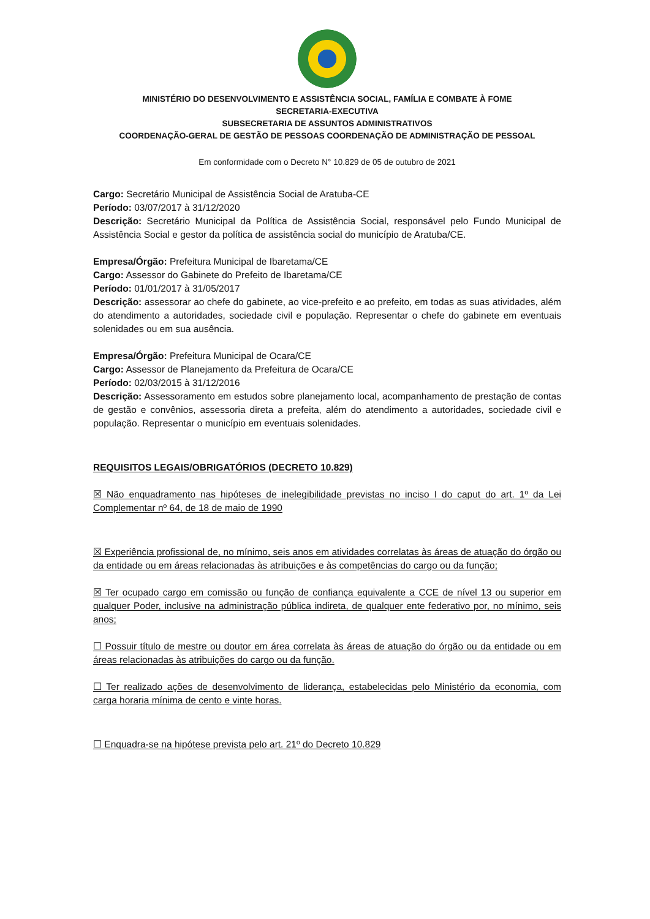MINISTÉRIO DO DESENVOLVIMENTO E ASSISTÊNCIA SOCIAL, FAMÍLIA E COMBATE À FOME
SECRETARIA-EXECUTIVA
SUBSECRETARIA DE ASSUNTOS ADMINISTRATIVOS
COORDENAÇÃO-GERAL DE GESTÃO DE PESSOAS COORDENAÇÃO DE ADMINISTRAÇÃO DE PESSOAL
Em conformidade com o Decreto N° 10.829 de 05 de outubro de 2021
Cargo: Secretário Municipal de Assistência Social de Aratuba-CE
Período: 03/07/2017 à 31/12/2020
Descrição: Secretário Municipal da Política de Assistência Social, responsável pelo Fundo Municipal de Assistência Social e gestor da política de assistência social do município de Aratuba/CE.
Empresa/Órgão: Prefeitura Municipal de Ibaretama/CE
Cargo: Assessor do Gabinete do Prefeito de Ibaretama/CE
Período: 01/01/2017 à 31/05/2017
Descrição: assessorar ao chefe do gabinete, ao vice-prefeito e ao prefeito, em todas as suas atividades, além do atendimento a autoridades, sociedade civil e população. Representar o chefe do gabinete em eventuais solenidades ou em sua ausência.
Empresa/Órgão: Prefeitura Municipal de Ocara/CE
Cargo: Assessor de Planejamento da Prefeitura de Ocara/CE
Período: 02/03/2015 à 31/12/2016
Descrição: Assessoramento em estudos sobre planejamento local, acompanhamento de prestação de contas de gestão e convênios, assessoria direta a prefeita, além do atendimento a autoridades, sociedade civil e população. Representar o município em eventuais solenidades.
REQUISITOS LEGAIS/OBRIGATÓRIOS (DECRETO 10.829)
☒ Não enquadramento nas hipóteses de inelegibilidade previstas no inciso I do caput do art. 1º da Lei Complementar nº 64, de 18 de maio de 1990
☒ Experiência profissional de, no mínimo, seis anos em atividades correlatas às áreas de atuação do órgão ou da entidade ou em áreas relacionadas às atribuições e às competências do cargo ou da função;
☒ Ter ocupado cargo em comissão ou função de confiança equivalente a CCE de nível 13 ou superior em qualquer Poder, inclusive na administração pública indireta, de qualquer ente federativo por, no mínimo, seis anos;
☐ Possuir título de mestre ou doutor em área correlata às áreas de atuação do órgão ou da entidade ou em áreas relacionadas às atribuições do cargo ou da função.
☐ Ter realizado ações de desenvolvimento de liderança, estabelecidas pelo Ministério da economia, com carga horaria mínima de cento e vinte horas.
☐ Enquadra-se na hipótese prevista pelo art. 21º do Decreto 10.829